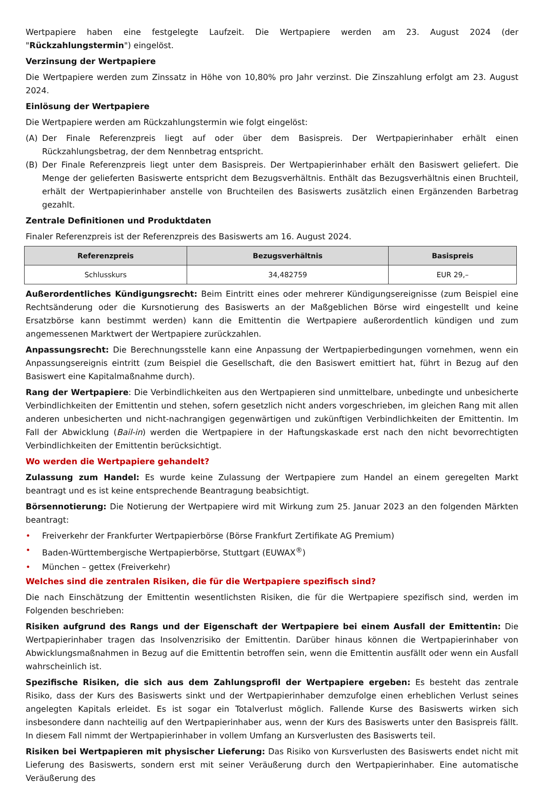Wertpapiere haben eine festgelegte Laufzeit. Die Wertpapiere werden am 23. August 2024 (der "Rückzahlungstermin") eingelöst.
Verzinsung der Wertpapiere
Die Wertpapiere werden zum Zinssatz in Höhe von 10,80% pro Jahr verzinst. Die Zinszahlung erfolgt am 23. August 2024.
Einlösung der Wertpapiere
Die Wertpapiere werden am Rückzahlungstermin wie folgt eingelöst:
(A) Der Finale Referenzpreis liegt auf oder über dem Basispreis. Der Wertpapierinhaber erhält einen Rückzahlungsbetrag, der dem Nennbetrag entspricht.
(B) Der Finale Referenzpreis liegt unter dem Basispreis. Der Wertpapierinhaber erhält den Basiswert geliefert. Die Menge der gelieferten Basiswerte entspricht dem Bezugsverhältnis. Enthält das Bezugsverhältnis einen Bruchteil, erhält der Wertpapierinhaber anstelle von Bruchteilen des Basiswerts zusätzlich einen Ergänzenden Barbetrag gezahlt.
Zentrale Definitionen und Produktdaten
Finaler Referenzpreis ist der Referenzpreis des Basiswerts am 16. August 2024.
| Referenzpreis | Bezugsverhältnis | Basispreis |
| --- | --- | --- |
| Schlusskurs | 34,482759 | EUR 29,– |
Außerordentliches Kündigungsrecht: Beim Eintritt eines oder mehrerer Kündigungsereignisse (zum Beispiel eine Rechtsänderung oder die Kursnotierung des Basiswerts an der Maßgeblichen Börse wird eingestellt und keine Ersatzbörse kann bestimmt werden) kann die Emittentin die Wertpapiere außerordentlich kündigen und zum angemessenen Marktwert der Wertpapiere zurückzahlen.
Anpassungsrecht: Die Berechnungsstelle kann eine Anpassung der Wertpapierbedingungen vornehmen, wenn ein Anpassungsereignis eintritt (zum Beispiel die Gesellschaft, die den Basiswert emittiert hat, führt in Bezug auf den Basiswert eine Kapitalmaßnahme durch).
Rang der Wertpapiere: Die Verbindlichkeiten aus den Wertpapieren sind unmittelbare, unbedingte und unbesicherte Verbindlichkeiten der Emittentin und stehen, sofern gesetzlich nicht anders vorgeschrieben, im gleichen Rang mit allen anderen unbesicherten und nicht-nachrangigen gegenwärtigen und zukünftigen Verbindlichkeiten der Emittentin. Im Fall der Abwicklung (Bail-in) werden die Wertpapiere in der Haftungskaskade erst nach den nicht bevorrechtigten Verbindlichkeiten der Emittentin berücksichtigt.
Wo werden die Wertpapiere gehandelt?
Zulassung zum Handel: Es wurde keine Zulassung der Wertpapiere zum Handel an einem geregelten Markt beantragt und es ist keine entsprechende Beantragung beabsichtigt.
Börsennotierung: Die Notierung der Wertpapiere wird mit Wirkung zum 25. Januar 2023 an den folgenden Märkten beantragt:
• Freiverkehr der Frankfurter Wertpapierbörse (Börse Frankfurt Zertifikate AG Premium)
• Baden-Württembergische Wertpapierbörse, Stuttgart (EUWAX<sup>®</sup>)
• München – gettex (Freiverkehr)
Welches sind die zentralen Risiken, die für die Wertpapiere spezifisch sind?
Die nach Einschätzung der Emittentin wesentlichsten Risiken, die für die Wertpapiere spezifisch sind, werden im Folgenden beschrieben:
Risiken aufgrund des Rangs und der Eigenschaft der Wertpapiere bei einem Ausfall der Emittentin: Die Wertpapierinhaber tragen das Insolvenzrisiko der Emittentin. Darüber hinaus können die Wertpapierinhaber von Abwicklungsmaßnahmen in Bezug auf die Emittentin betroffen sein, wenn die Emittentin ausfällt oder wenn ein Ausfall wahrscheinlich ist.
Spezifische Risiken, die sich aus dem Zahlungsprofil der Wertpapiere ergeben: Es besteht das zentrale Risiko, dass der Kurs des Basiswerts sinkt und der Wertpapierinhaber demzufolge einen erheblichen Verlust seines angelegten Kapitals erleidet. Es ist sogar ein Totalverlust möglich. Fallende Kurse des Basiswerts wirken sich insbesondere dann nachteilig auf den Wertpapierinhaber aus, wenn der Kurs des Basiswerts unter den Basispreis fällt. In diesem Fall nimmt der Wertpapierinhaber in vollem Umfang an Kursverlusten des Basiswerts teil.
Risiken bei Wertpapieren mit physischer Lieferung: Das Risiko von Kursverlusten des Basiswerts endet nicht mit Lieferung des Basiswerts, sondern erst mit seiner Veräußerung durch den Wertpapierinhaber. Eine automatische Veräußerung des